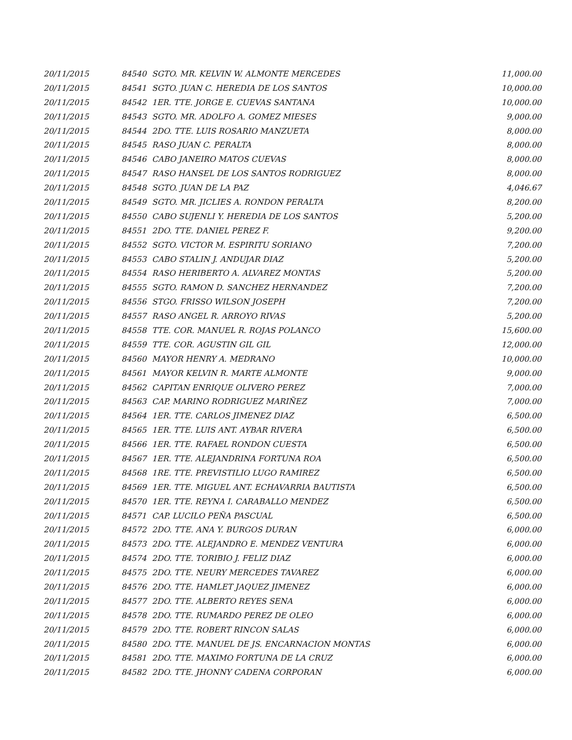| 20/11/2015 | 84540 | SGTO. MR. KELVIN W. ALMONTE MERCEDES | 11,000.00 |
| 20/11/2015 | 84541 | SGTO. JUAN C. HEREDIA DE LOS SANTOS | 10,000.00 |
| 20/11/2015 | 84542 | 1ER. TTE. JORGE E. CUEVAS SANTANA | 10,000.00 |
| 20/11/2015 | 84543 | SGTO. MR. ADOLFO A. GOMEZ MIESES | 9,000.00 |
| 20/11/2015 | 84544 | 2DO. TTE. LUIS ROSARIO MANZUETA | 8,000.00 |
| 20/11/2015 | 84545 | RASO JUAN C. PERALTA | 8,000.00 |
| 20/11/2015 | 84546 | CABO JANEIRO MATOS CUEVAS | 8,000.00 |
| 20/11/2015 | 84547 | RASO HANSEL DE LOS SANTOS RODRIGUEZ | 8,000.00 |
| 20/11/2015 | 84548 | SGTO. JUAN DE LA PAZ | 4,046.67 |
| 20/11/2015 | 84549 | SGTO. MR. JICLIES A. RONDON PERALTA | 8,200.00 |
| 20/11/2015 | 84550 | CABO SUJENLI Y. HEREDIA DE LOS SANTOS | 5,200.00 |
| 20/11/2015 | 84551 | 2DO. TTE. DANIEL PEREZ F. | 9,200.00 |
| 20/11/2015 | 84552 | SGTO. VICTOR M. ESPIRITU SORIANO | 7,200.00 |
| 20/11/2015 | 84553 | CABO STALIN J. ANDUJAR DIAZ | 5,200.00 |
| 20/11/2015 | 84554 | RASO HERIBERTO A. ALVAREZ MONTAS | 5,200.00 |
| 20/11/2015 | 84555 | SGTO. RAMON D. SANCHEZ HERNANDEZ | 7,200.00 |
| 20/11/2015 | 84556 | STGO. FRISSO WILSON JOSEPH | 7,200.00 |
| 20/11/2015 | 84557 | RASO ANGEL R. ARROYO RIVAS | 5,200.00 |
| 20/11/2015 | 84558 | TTE. COR. MANUEL R. ROJAS POLANCO | 15,600.00 |
| 20/11/2015 | 84559 | TTE. COR. AGUSTIN GIL GIL | 12,000.00 |
| 20/11/2015 | 84560 | MAYOR HENRY A. MEDRANO | 10,000.00 |
| 20/11/2015 | 84561 | MAYOR KELVIN R. MARTE ALMONTE | 9,000.00 |
| 20/11/2015 | 84562 | CAPITAN ENRIQUE OLIVERO PEREZ | 7,000.00 |
| 20/11/2015 | 84563 | CAP. MARINO RODRIGUEZ MARIÑEZ | 7,000.00 |
| 20/11/2015 | 84564 | 1ER. TTE. CARLOS JIMENEZ DIAZ | 6,500.00 |
| 20/11/2015 | 84565 | 1ER. TTE. LUIS ANT. AYBAR RIVERA | 6,500.00 |
| 20/11/2015 | 84566 | 1ER. TTE. RAFAEL RONDON CUESTA | 6,500.00 |
| 20/11/2015 | 84567 | 1ER. TTE. ALEJANDRINA FORTUNA ROA | 6,500.00 |
| 20/11/2015 | 84568 | 1RE. TTE. PREVISTILIO LUGO RAMIREZ | 6,500.00 |
| 20/11/2015 | 84569 | 1ER. TTE. MIGUEL ANT. ECHAVARRIA BAUTISTA | 6,500.00 |
| 20/11/2015 | 84570 | 1ER. TTE. REYNA I. CARABALLO MENDEZ | 6,500.00 |
| 20/11/2015 | 84571 | CAP. LUCILO PEÑA PASCUAL | 6,500.00 |
| 20/11/2015 | 84572 | 2DO. TTE. ANA Y. BURGOS DURAN | 6,000.00 |
| 20/11/2015 | 84573 | 2DO. TTE. ALEJANDRO E. MENDEZ VENTURA | 6,000.00 |
| 20/11/2015 | 84574 | 2DO. TTE. TORIBIO J. FELIZ DIAZ | 6,000.00 |
| 20/11/2015 | 84575 | 2DO. TTE. NEURY MERCEDES TAVAREZ | 6,000.00 |
| 20/11/2015 | 84576 | 2DO. TTE. HAMLET JAQUEZ JIMENEZ | 6,000.00 |
| 20/11/2015 | 84577 | 2DO. TTE. ALBERTO REYES SENA | 6,000.00 |
| 20/11/2015 | 84578 | 2DO. TTE. RUMARDO PEREZ DE OLEO | 6,000.00 |
| 20/11/2015 | 84579 | 2DO. TTE. ROBERT RINCON SALAS | 6,000.00 |
| 20/11/2015 | 84580 | 2DO. TTE. MANUEL DE JS. ENCARNACION MONTAS | 6,000.00 |
| 20/11/2015 | 84581 | 2DO. TTE. MAXIMO FORTUNA DE LA CRUZ | 6,000.00 |
| 20/11/2015 | 84582 | 2DO. TTE. JHONNY CADENA CORPORAN | 6,000.00 |